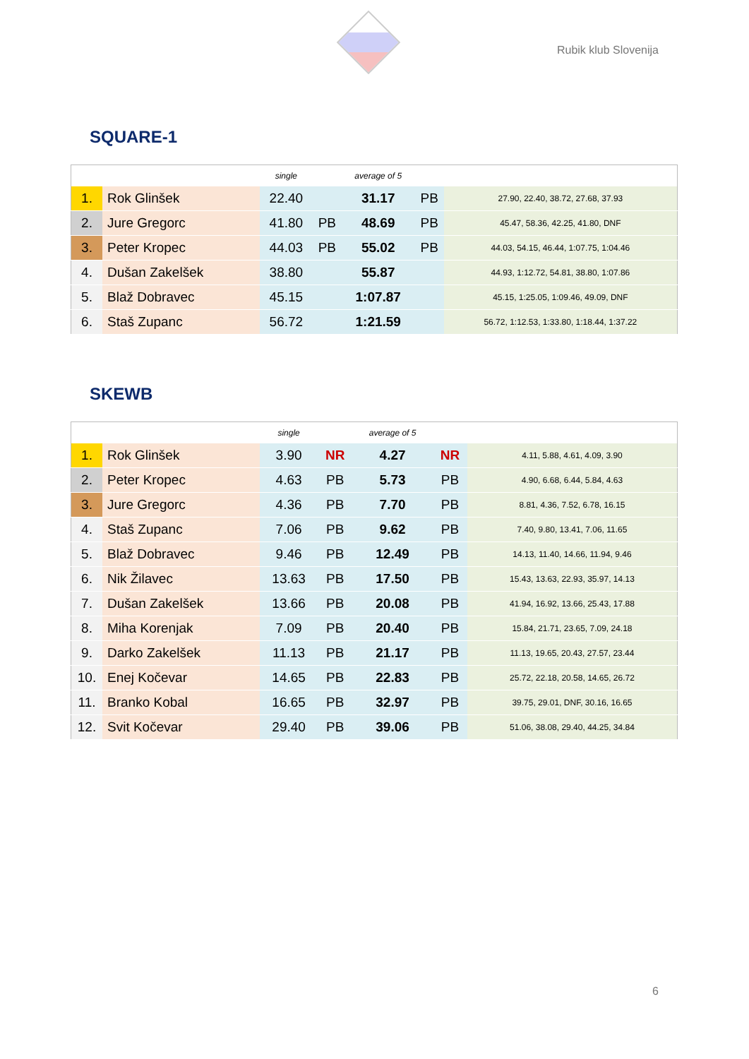Rubik klub Slovenija
SQUARE-1
| | | single | | average of 5 | | |
| --- | --- | --- | --- | --- | --- | --- |
| 1. | Rok Glinšek | 22.40 | | 31.17 | PB | 27.90, 22.40, 38.72, 27.68, 37.93 |
| 2. | Jure Gregorc | 41.80 | PB | 48.69 | PB | 45.47, 58.36, 42.25, 41.80, DNF |
| 3. | Peter Kropec | 44.03 | PB | 55.02 | PB | 44.03, 54.15, 46.44, 1:07.75, 1:04.46 |
| 4. | Dušan Zakelšek | 38.80 | | 55.87 | | 44.93, 1:12.72, 54.81, 38.80, 1:07.86 |
| 5. | Blaž Dobravec | 45.15 | | 1:07.87 | | 45.15, 1:25.05, 1:09.46, 49.09, DNF |
| 6. | Staš Zupanc | 56.72 | | 1:21.59 | | 56.72, 1:12.53, 1:33.80, 1:18.44, 1:37.22 |
SKEWB
| | | single | | average of 5 | | |
| --- | --- | --- | --- | --- | --- | --- |
| 1. | Rok Glinšek | 3.90 | NR | 4.27 | NR | 4.11, 5.88, 4.61, 4.09, 3.90 |
| 2. | Peter Kropec | 4.63 | PB | 5.73 | PB | 4.90, 6.68, 6.44, 5.84, 4.63 |
| 3. | Jure Gregorc | 4.36 | PB | 7.70 | PB | 8.81, 4.36, 7.52, 6.78, 16.15 |
| 4. | Staš Zupanc | 7.06 | PB | 9.62 | PB | 7.40, 9.80, 13.41, 7.06, 11.65 |
| 5. | Blaž Dobravec | 9.46 | PB | 12.49 | PB | 14.13, 11.40, 14.66, 11.94, 9.46 |
| 6. | Nik Žilavec | 13.63 | PB | 17.50 | PB | 15.43, 13.63, 22.93, 35.97, 14.13 |
| 7. | Dušan Zakelšek | 13.66 | PB | 20.08 | PB | 41.94, 16.92, 13.66, 25.43, 17.88 |
| 8. | Miha Korenjak | 7.09 | PB | 20.40 | PB | 15.84, 21.71, 23.65, 7.09, 24.18 |
| 9. | Darko Zakelšek | 11.13 | PB | 21.17 | PB | 11.13, 19.65, 20.43, 27.57, 23.44 |
| 10. | Enej Kočevar | 14.65 | PB | 22.83 | PB | 25.72, 22.18, 20.58, 14.65, 26.72 |
| 11. | Branko Kobal | 16.65 | PB | 32.97 | PB | 39.75, 29.01, DNF, 30.16, 16.65 |
| 12. | Svit Kočevar | 29.40 | PB | 39.06 | PB | 51.06, 38.08, 29.40, 44.25, 34.84 |
6